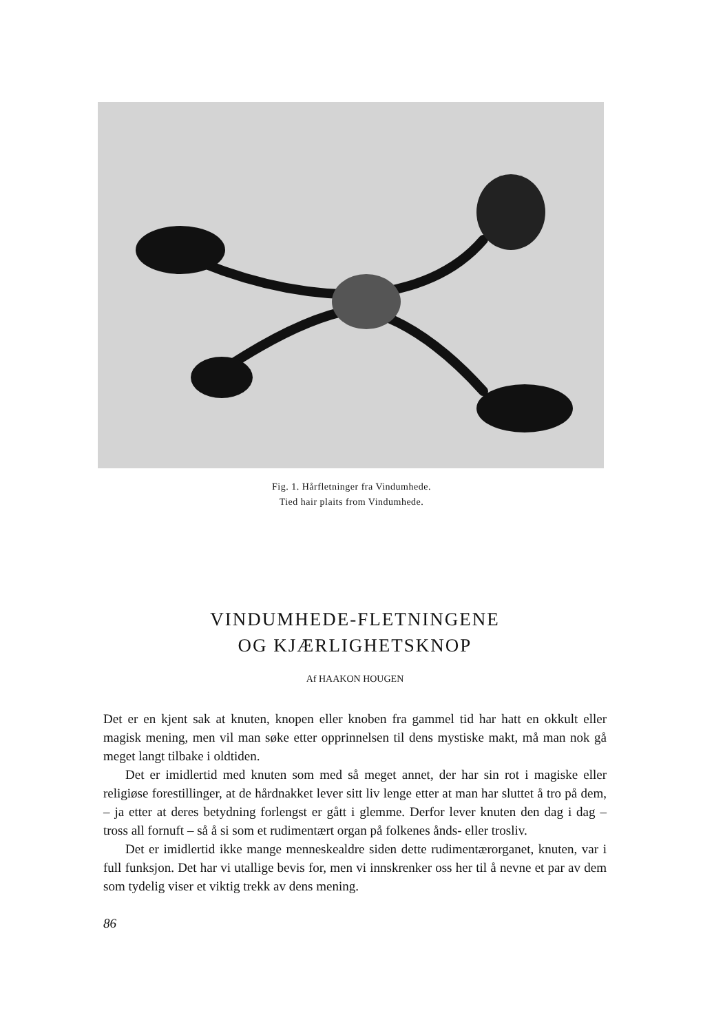Fig. 1. Hårfletninger fra Vindumhede.
Tied hair plaits from Vindumhede.
VINDUMHEDE-FLETNINGENE
OG KJÆRLIGHETSKNOP
Af HAAKON HOUGEN
Det er en kjent sak at knuten, knopen eller knoben fra gammel tid har hatt en okkult eller magisk mening, men vil man søke etter opprinnelsen til dens mystiske makt, må man nok gå meget langt tilbake i oldtiden.
Det er imidlertid med knuten som med så meget annet, der har sin rot i magiske eller religiøse forestillinger, at de hårdnakket lever sitt liv lenge etter at man har sluttet å tro på dem, – ja etter at deres betydning forlengst er gått i glemme. Derfor lever knuten den dag i dag – tross all fornuft – så å si som et rudimentært organ på folkenes ånds- eller trosliv.
Det er imidlertid ikke mange menneskealdre siden dette rudimentærorganet, knuten, var i full funksjon. Det har vi utallige bevis for, men vi innskrenker oss her til å nevne et par av dem som tydelig viser et viktig trekk av dens mening.
86